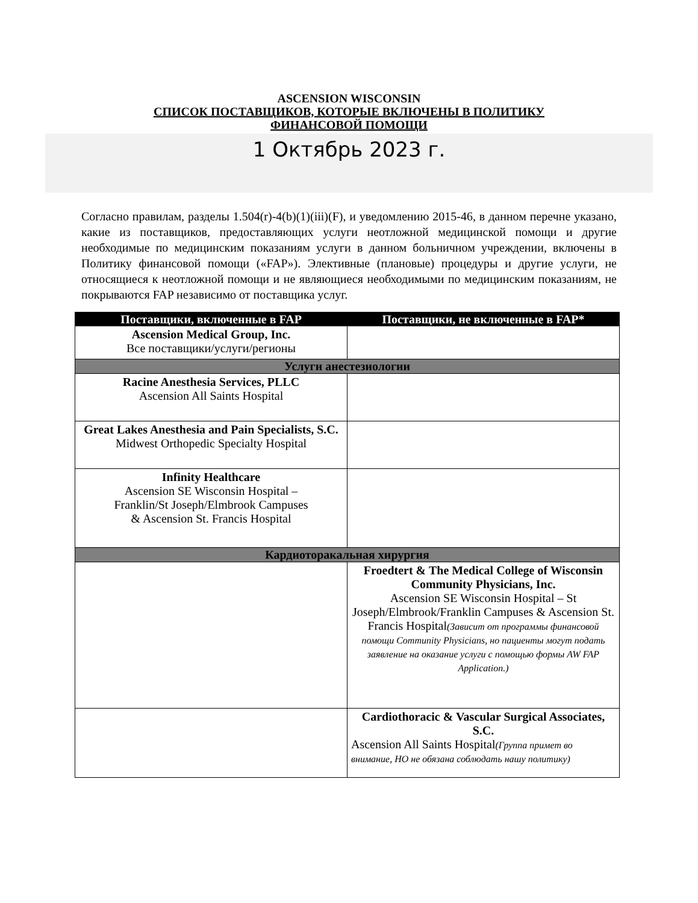ASCENSION WISCONSIN
СПИСОК ПОСТАВЩИКОВ, КОТОРЫЕ ВКЛЮЧЕНЫ В ПОЛИТИКУ
ФИНАНСОВОЙ ПОМОЩИ
1 Октябрь 2023 г.
Согласно правилам, разделы 1.504(r)-4(b)(1)(iii)(F), и уведомлению 2015-46, в данном перечне указано, какие из поставщиков, предоставляющих услуги неотложной медицинской помощи и другие необходимые по медицинским показаниям услуги в данном больничном учреждении, включены в Политику финансовой помощи («FAP»). Элективные (плановые) процедуры и другие услуги, не относящиеся к неотложной помощи и не являющиеся необходимыми по медицинским показаниям, не покрываются FAP независимо от поставщика услуг.
| Поставщики, включенные в FAP | Поставщики, не включенные в FAP* |
| --- | --- |
| Ascension Medical Group, Inc. Все поставщики/услуги/регионы | |
| Услуги анестезиологии | |
| Racine Anesthesia Services, PLLC Ascension All Saints Hospital | |
| Great Lakes Anesthesia and Pain Specialists, S.C. Midwest Orthopedic Specialty Hospital | |
| Infinity Healthcare Ascension SE Wisconsin Hospital – Franklin/St Joseph/Elmbrook Campuses & Ascension St. Francis Hospital | |
| Кардиоторакальная хирургия | |
| | Froedtert & The Medical College of Wisconsin Community Physicians, Inc. Ascension SE Wisconsin Hospital – St Joseph/Elmbrook/Franklin Campuses & Ascension St. Francis Hospital (Зависит от программы финансовой помощи Community Physicians, но пациенты могут подать заявление на оказание услуги с помощью формы AW FAP Application.) |
| | Cardiothoracic & Vascular Surgical Associates, S.C. Ascension All Saints Hospital (Группа примет во внимание, НО не обязана соблюдать нашу политику) |